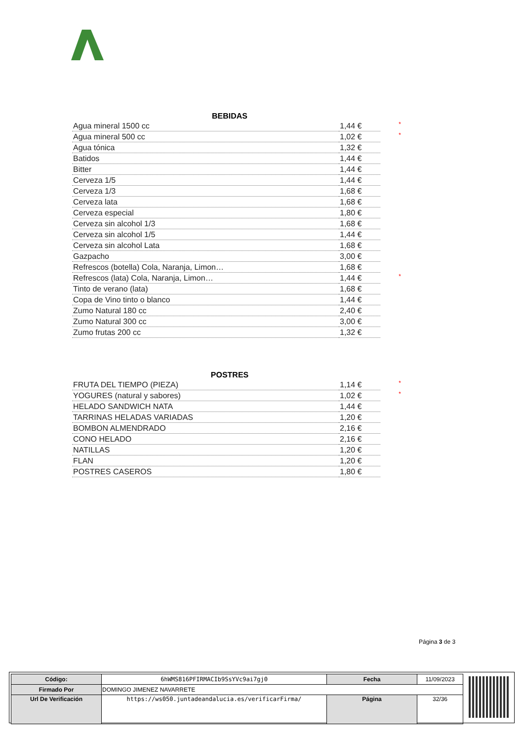BEBIDAS
| Agua mineral 1500 cc | 1,44 € | * |
| Agua mineral 500 cc | 1,02 € | * |
| Agua tónica | 1,32 € | |
| Batidos | 1,44 € | |
| Bitter | 1,44 € | |
| Cerveza 1/5 | 1,44 € | |
| Cerveza 1/3 | 1,68 € | |
| Cerveza lata | 1,68 € | |
| Cerveza especial | 1,80 € | |
| Cerveza sin alcohol 1/3 | 1,68 € | |
| Cerveza sin alcohol 1/5 | 1,44 € | |
| Cerveza sin alcohol Lata | 1,68 € | |
| Gazpacho | 3,00 € | |
| Refrescos (botella) Cola, Naranja, Limon… | 1,68 € | |
| Refrescos (lata) Cola, Naranja, Limon… | 1,44 € | * |
| Tinto de verano (lata) | 1,68 € | |
| Copa de Vino tinto o blanco | 1,44 € | |
| Zumo Natural 180 cc | 2,40 € | |
| Zumo Natural 300 cc | 3,00 € | |
| Zumo frutas 200 cc | 1,32 € | |
POSTRES
| FRUTA DEL TIEMPO (PIEZA) | 1,14 € | * |
| YOGURES (natural y sabores) | 1,02 € | * |
| HELADO SANDWICH NATA | 1,44 € | |
| TARRINAS HELADAS VARIADAS | 1,20 € | |
| BOMBON ALMENDRADO | 2,16 € | |
| CONO HELADO | 2,16 € | |
| NATILLAS | 1,20 € | |
| FLAN | 1,20 € | |
| POSTRES CASEROS | 1,80 € | |
Página 3 de 3
| Código: | 6hWMS816PFIRMACIb9SsYVc9ai7gj0 | Fecha | 11/09/2023 |
| Firmado Por | DOMINGO JIMENEZ NAVARRETE | | |
| Url De Verificación | https://ws050.juntadeandalucia.es/verificarFirma/ | Página | 32/36 |